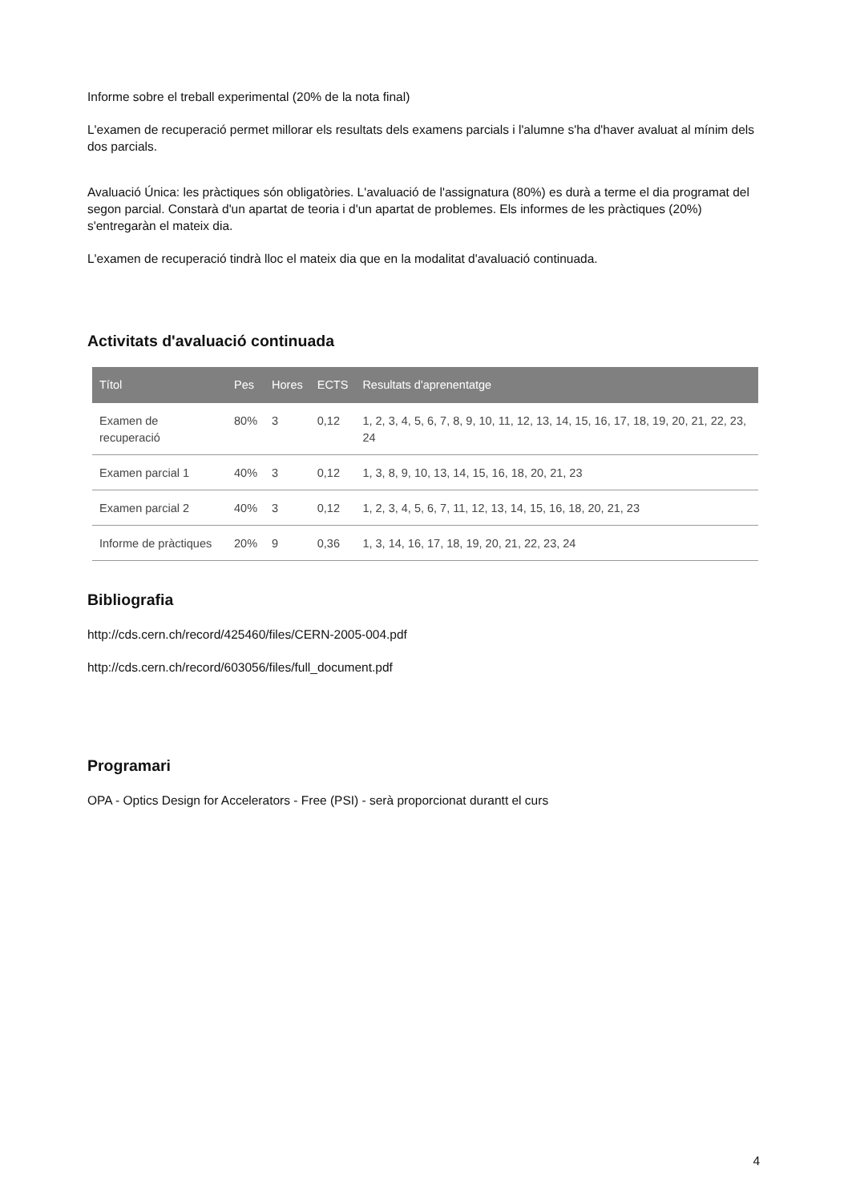Informe sobre el treball experimental (20% de la nota final)
L'examen de recuperació permet millorar els resultats dels examens parcials i l'alumne s'ha d'haver avaluat al mínim dels dos parcials.
Avaluació Única: les pràctiques són obligatòries. L'avaluació de l'assignatura (80%) es durà a terme el dia programat del segon parcial. Constarà d'un apartat de teoria i d'un apartat de problemes. Els informes de les pràctiques (20%) s'entregaràn el mateix dia.
L'examen de recuperació tindrà lloc el mateix dia que en la modalitat d'avaluació continuada.
Activitats d'avaluació continuada
| Títol | Pes | Hores | ECTS | Resultats d'aprenentatge |
| --- | --- | --- | --- | --- |
| Examen de recuperació | 80% | 3 | 0,12 | 1, 2, 3, 4, 5, 6, 7, 8, 9, 10, 11, 12, 13, 14, 15, 16, 17, 18, 19, 20, 21, 22, 23, 24 |
| Examen parcial 1 | 40% | 3 | 0,12 | 1, 3, 8, 9, 10, 13, 14, 15, 16, 18, 20, 21, 23 |
| Examen parcial 2 | 40% | 3 | 0,12 | 1, 2, 3, 4, 5, 6, 7, 11, 12, 13, 14, 15, 16, 18, 20, 21, 23 |
| Informe de pràctiques | 20% | 9 | 0,36 | 1, 3, 14, 16, 17, 18, 19, 20, 21, 22, 23, 24 |
Bibliografia
http://cds.cern.ch/record/425460/files/CERN-2005-004.pdf
http://cds.cern.ch/record/603056/files/full_document.pdf
Programari
OPA - Optics Design for Accelerators - Free (PSI) - serà proporcionat durantt el curs
4